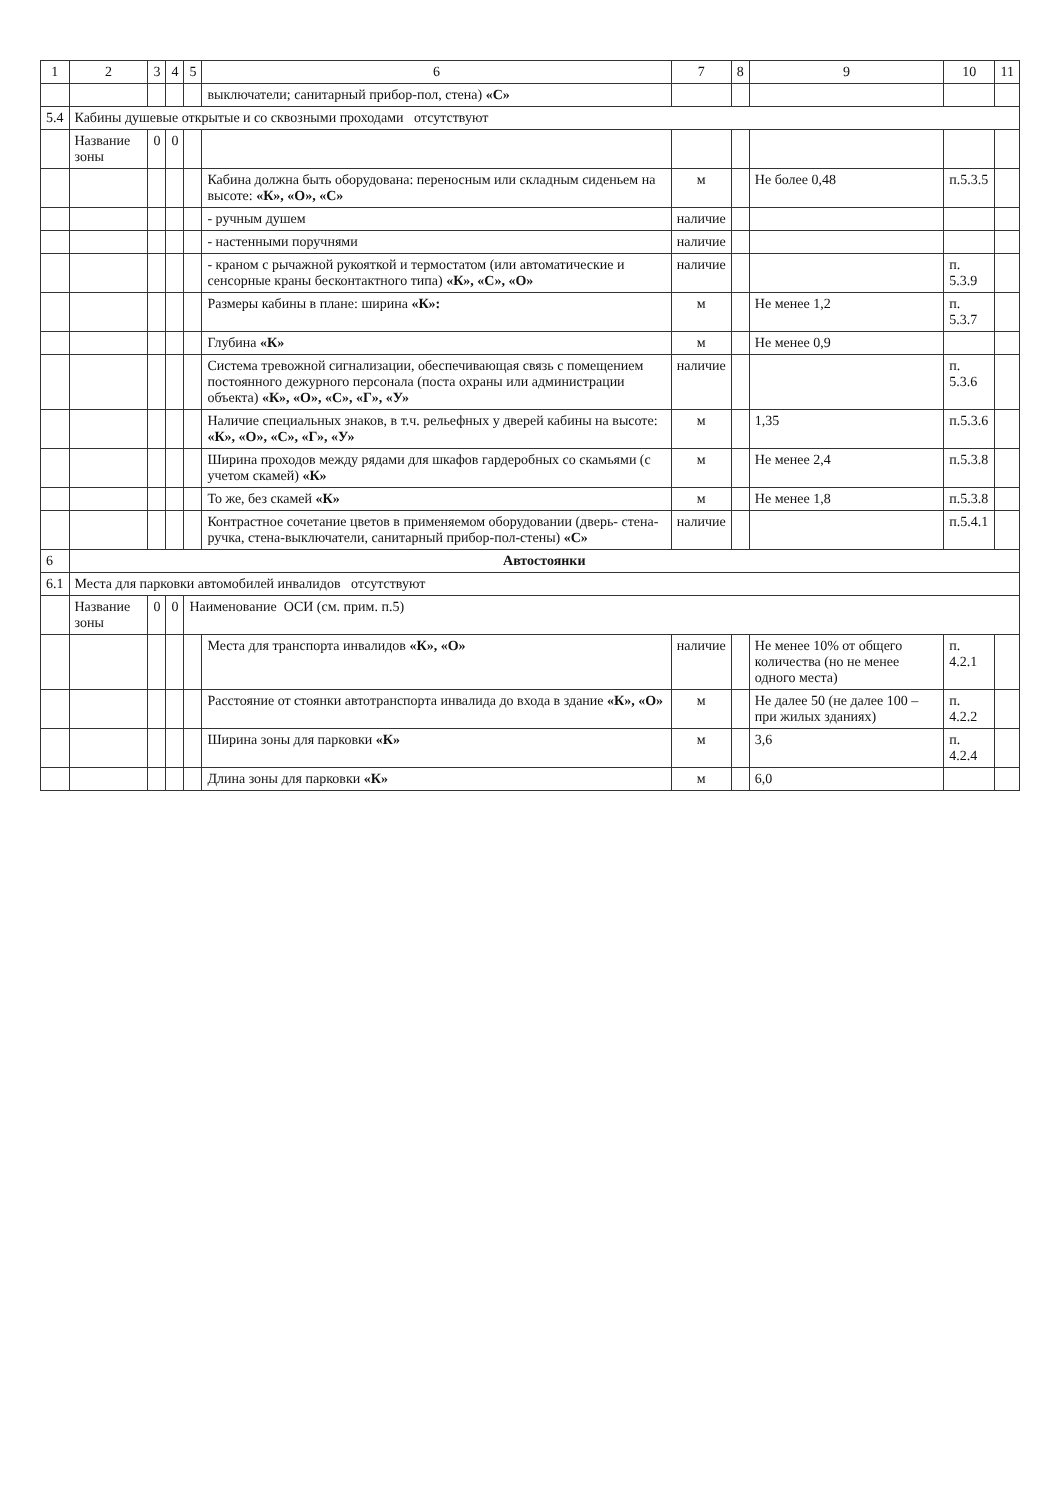| 1 | 2 | 3 | 4 | 5 | 6 | 7 | 8 | 9 | 10 | 11 |
| --- | --- | --- | --- | --- | --- | --- | --- | --- | --- | --- |
| | | | | | выключатели; санитарный прибор-пол, стена) «С» | | | | | |
| 5.4 | Кабины душевые открытые и со сквозными проходами отсутствуют | | | | | | | | | |
| | Название зоны | 0 | 0 | | | | | | | |
| | | | | | Кабина должна быть оборудована: переносным или складным сиденьем на высоте: «К», «О», «С» | м | | Не более 0,48 | п.5.3.5 | |
| | | | | | - ручным душем | наличие | | | | |
| | | | | | - настенными поручнями | наличие | | | | |
| | | | | | - краном с рычажной рукояткой и термостатом (или автоматические и сенсорные краны бесконтактного типа) «К», «С», «О» | наличие | | | п. 5.3.9 | |
| | | | | | Размеры кабины в плане: ширина «К»: | м | | Не менее 1,2 | п. 5.3.7 | |
| | | | | | Глубина «К» | м | | Не менее 0,9 | | |
| | | | | | Система тревожной сигнализации, обеспечивающая связь с помещением постоянного дежурного персонала (поста охраны или администрации объекта) «К», «О», «С», «Г», «У» | наличие | | | п. 5.3.6 | |
| | | | | | Наличие специальных знаков, в т.ч. рельефных у дверей кабины на высоте: «К», «О», «С», «Г», «У» | м | | 1,35 | п.5.3.6 | |
| | | | | | Ширина проходов между рядами для шкафов гардеробных со скамьями (с учетом скамей) «К» | м | | Не менее 2,4 | п.5.3.8 | |
| | | | | | То же, без скамей «К» | м | | Не менее 1,8 | п.5.3.8 | |
| | | | | | Контрастное сочетание цветов в применяемом оборудовании (дверь- стена-ручка, стена-выключатели, санитарный прибор-пол-стены) «С» | наличие | | | п.5.4.1 | |
| 6 | Автостоянки | | | | | | | | | |
| 6.1 | Места для парковки автомобилей инвалидов отсутствуют | | | | | | | | | |
| | Название зоны | 0 | 0 | Наименование ОСИ (см. прим. п.5) | | | | | | |
| | | | | | Места для транспорта инвалидов «К», «О» | наличие | | Не менее 10% от общего количества (но не менее одного места) | п. 4.2.1 | |
| | | | | | Расстояние от стоянки автотранспорта инвалида до входа в здание «К», «О» | м | | Не далее 50 (не далее 100 – при жилых зданиях) | п. 4.2.2 | |
| | | | | | Ширина зоны для парковки «К» | м | | 3,6 | п. 4.2.4 | |
| | | | | | Длина зоны для парковки «К» | м | | 6,0 | | |